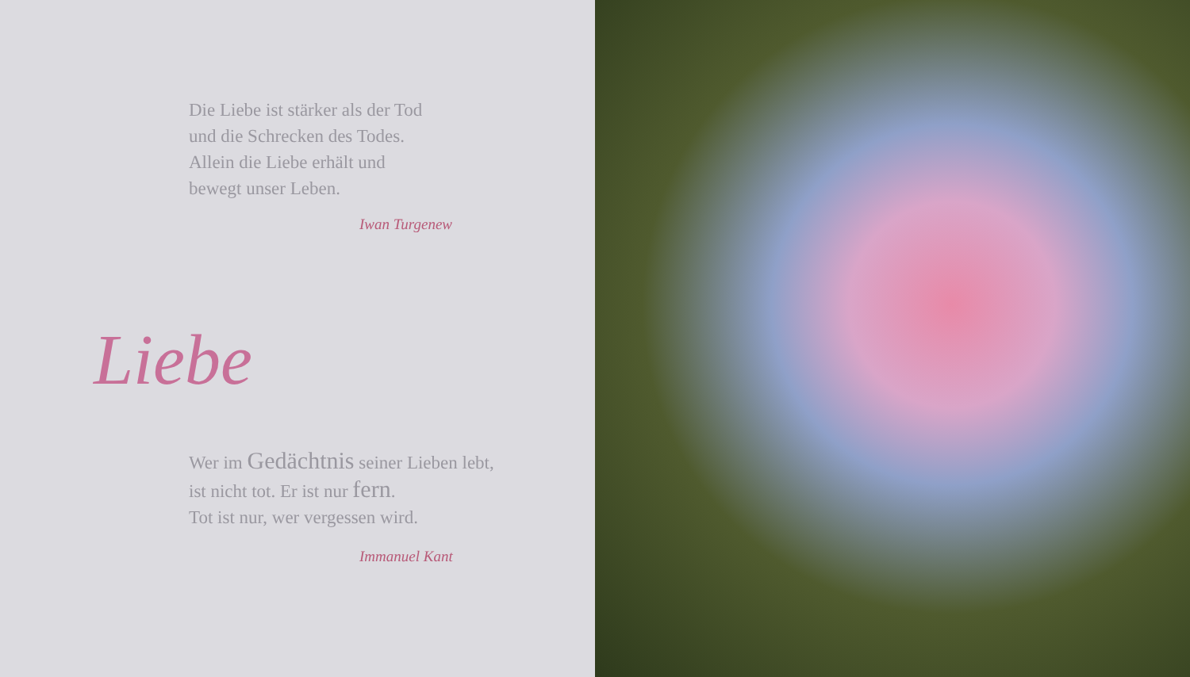Die Liebe ist stärker als der Tod
und die Schrecken des Todes.
Allein die Liebe erhält und
bewegt unser Leben.
Iwan Turgenew
Liebe
Wer im Gedächtnis seiner Lieben lebt,
ist nicht tot. Er ist nur fern.
Tot ist nur, wer vergessen wird.
Immanuel Kant